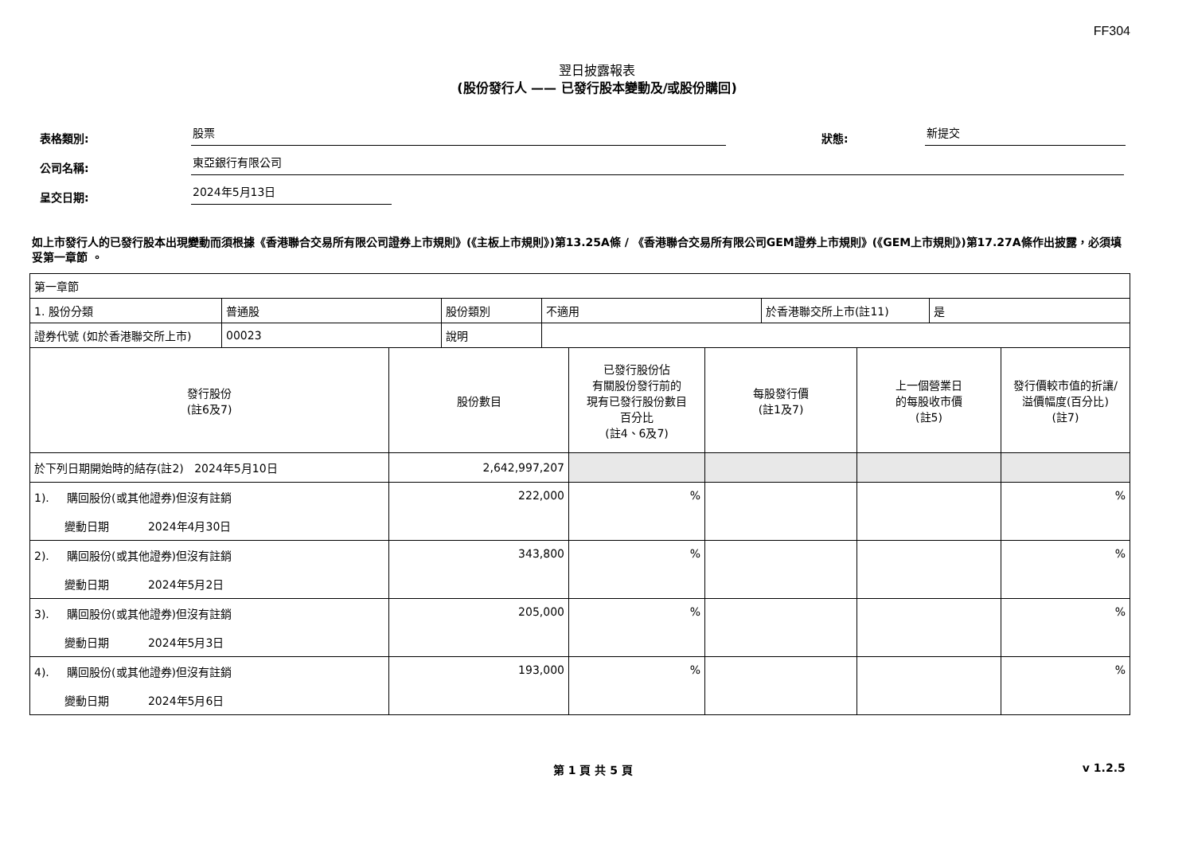FF304
翌日披露報表
(股份發行人 —— 已發行股本變動及/或股份購回)
表格類別: 股票 狀態: 新提交
公司名稱: 東亞銀行有限公司
呈交日期: 2024年5月13日
如上市發行人的已發行股本出現變動而須根據《香港聯合交易所有限公司證券上市規則》(《主板上市規則》)第13.25A條 / 《香港聯合交易所有限公司GEM證券上市規則》(《GEM上市規則》)第17.27A條作出披露，必須填妥第一章節 。
| 第一章節 | | | | | |
| / 1. 股份分類 / 普通股 / 股份類別 / 不適用 / 於香港聯交所上市(註11) / 是 / / 證券代號 (如於香港聯交所上市) / 00023 / 說明 / / / / | | | | | |
| 發行股份 (註6及7) | 股份數目 | 已發行股份佔 有關股份發行前的 現有已發行股份數目 百分比 (註4、6及7) | 每股發行價 (註1及7) | 上一個營業日 的每股收市價 (註5) | 發行價較市值的折讓/ 溢價幅度(百分比) (註7) |
| 於下列日期開始時的結存(註2) 2024年5月10日 | 2,642,997,207 | | | | |
| 1). 購回股份(或其他證券)但沒有註銷 變動日期 2024年4月30日 | 222,000 | % | | | % |
| 2). 購回股份(或其他證券)但沒有註銷 變動日期 2024年5月2日 | 343,800 | % | | | % |
| 3). 購回股份(或其他證券)但沒有註銷 變動日期 2024年5月3日 | 205,000 | % | | | % |
| 4). 購回股份(或其他證券)但沒有註銷 變動日期 2024年5月6日 | 193,000 | % | | | % |
第 1 頁 共 5 頁 v 1.2.5